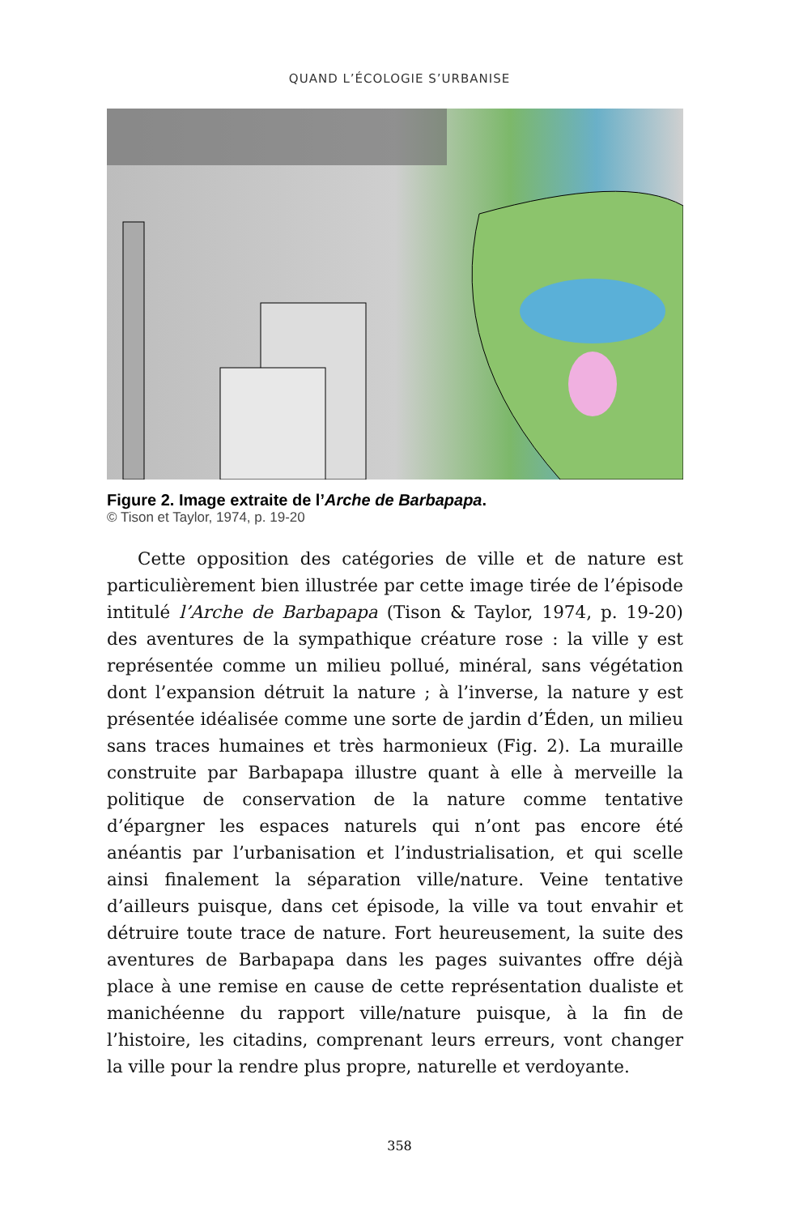QUAND L’ÉCOLOGIE S’URBANISE
Figure 2. Image extraite de l’Arche de Barbapapa.
© Tison et Taylor, 1974, p. 19-20
Cette opposition des catégories de ville et de nature est particulièrement bien illustrée par cette image tirée de l’épisode intitulé l’Arche de Barbapapa (Tison & Taylor, 1974, p. 19-20) des aventures de la sympathique créature rose : la ville y est représentée comme un milieu pollué, minéral, sans végétation dont l’expansion détruit la nature ; à l’inverse, la nature y est présentée idéalisée comme une sorte de jardin d’Éden, un milieu sans traces humaines et très harmonieux (Fig. 2). La muraille construite par Barbapapa illustre quant à elle à merveille la politique de conservation de la nature comme tentative d’épargner les espaces naturels qui n’ont pas encore été anéantis par l’urbanisation et l’industrialisation, et qui scelle ainsi finalement la séparation ville/nature. Veine tentative d’ailleurs puisque, dans cet épisode, la ville va tout envahir et détruire toute trace de nature. Fort heureusement, la suite des aventures de Barbapapa dans les pages suivantes offre déjà place à une remise en cause de cette représentation dualiste et manichéenne du rapport ville/nature puisque, à la fin de l’histoire, les citadins, comprenant leurs erreurs, vont changer la ville pour la rendre plus propre, naturelle et verdoyante.
358